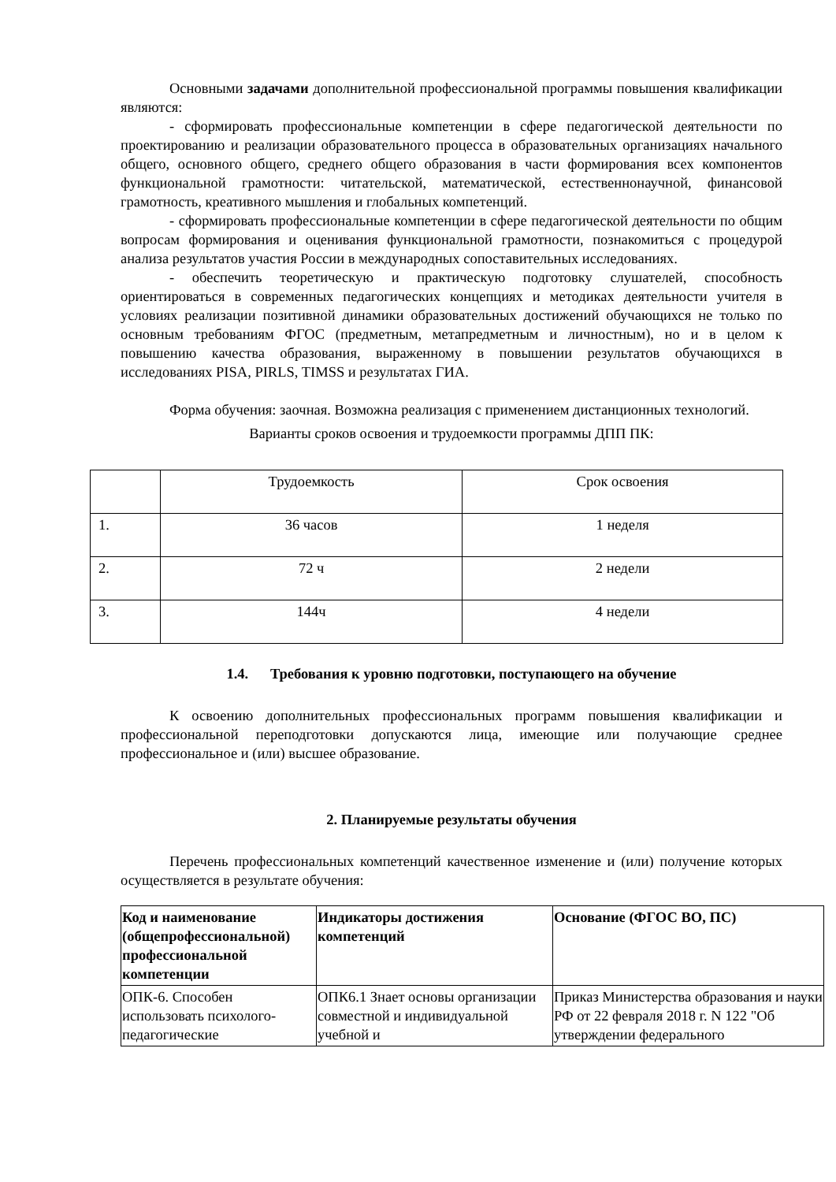Основными задачами дополнительной профессиональной программы повышения квалификации являются:
- сформировать профессиональные компетенции в сфере педагогической деятельности по проектированию и реализации образовательного процесса в образовательных организациях начального общего, основного общего, среднего общего образования в части формирования всех компонентов функциональной грамотности: читательской, математической, естественнонаучной, финансовой грамотность, креативного мышления и глобальных компетенций.
- сформировать профессиональные компетенции в сфере педагогической деятельности по общим вопросам формирования и оценивания функциональной грамотности, познакомиться с процедурой анализа результатов участия России в международных сопоставительных исследованиях.
- обеспечить теоретическую и практическую подготовку слушателей, способность ориентироваться в современных педагогических концепциях и методиках деятельности учителя в условиях реализации позитивной динамики образовательных достижений обучающихся не только по основным требованиям ФГОС (предметным, метапредметным и личностным), но и в целом к повышению качества образования, выраженному в повышении результатов обучающихся в исследованиях PISA, PIRLS, TIMSS и результатах ГИА.
Форма обучения: заочная. Возможна реализация с применением дистанционных технологий.
Варианты сроков освоения и трудоемкости программы ДПП ПК:
| | Трудоемкость | Срок освоения |
| 1. | 36 часов | 1 неделя |
| 2. | 72 ч | 2 недели |
| 3. | 144ч | 4 недели |
1.4. Требования к уровню подготовки, поступающего на обучение
К освоению дополнительных профессиональных программ повышения квалификации и профессиональной переподготовки допускаются лица, имеющие или получающие среднее профессиональное и (или) высшее образование.
2. Планируемые результаты обучения
Перечень профессиональных компетенций качественное изменение и (или) получение которых осуществляется в результате обучения:
| Код и наименование (общепрофессиональной) профессиональной компетенции | Индикаторы достижения компетенций | Основание (ФГОС ВО, ПС) |
| --- | --- | --- |
| ОПК-6. Способен использовать психолого-педагогические | ОПК6.1 Знает основы организации совместной и индивидуальной учебной и | Приказ Министерства образования и науки РФ от 22 февраля 2018 г. N 122 "Об утверждении федерального |